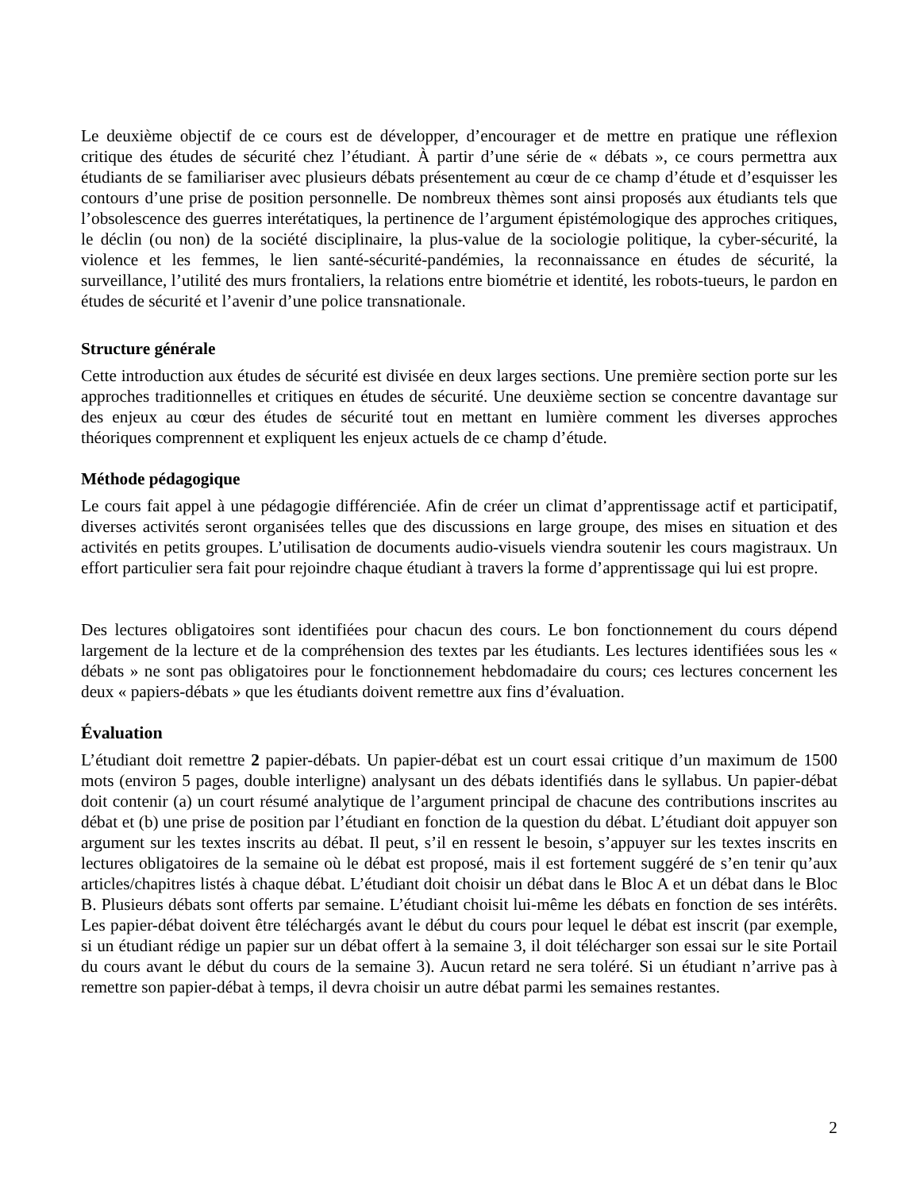Le deuxième objectif de ce cours est de développer, d’encourager et de mettre en pratique une réflexion critique des études de sécurité chez l’étudiant. À partir d’une série de « débats », ce cours permettra aux étudiants de se familiariser avec plusieurs débats présentement au cœur de ce champ d’étude et d’esquisser les contours d’une prise de position personnelle. De nombreux thèmes sont ainsi proposés aux étudiants tels que l’obsolescence des guerres interétatiques, la pertinence de l’argument épistémologique des approches critiques, le déclin (ou non) de la société disciplinaire, la plus-value de la sociologie politique, la cyber-sécurité, la violence et les femmes, le lien santé-sécurité-pandémies, la reconnaissance en études de sécurité, la surveillance, l’utilité des murs frontaliers, la relations entre biométrie et identité, les robots-tueurs, le pardon en études de sécurité et l’avenir d’une police transnationale.
Structure générale
Cette introduction aux études de sécurité est divisée en deux larges sections. Une première section porte sur les approches traditionnelles et critiques en études de sécurité. Une deuxième section se concentre davantage sur des enjeux au cœur des études de sécurité tout en mettant en lumière comment les diverses approches théoriques comprennent et expliquent les enjeux actuels de ce champ d’étude.
Méthode pédagogique
Le cours fait appel à une pédagogie différenciée. Afin de créer un climat d’apprentissage actif et participatif, diverses activités seront organisées telles que des discussions en large groupe, des mises en situation et des activités en petits groupes. L’utilisation de documents audio-visuels viendra soutenir les cours magistraux. Un effort particulier sera fait pour rejoindre chaque étudiant à travers la forme d’apprentissage qui lui est propre.
Des lectures obligatoires sont identifiées pour chacun des cours. Le bon fonctionnement du cours dépend largement de la lecture et de la compréhension des textes par les étudiants. Les lectures identifiées sous les « débats » ne sont pas obligatoires pour le fonctionnement hebdomadaire du cours; ces lectures concernent les deux « papiers-débats » que les étudiants doivent remettre aux fins d’évaluation.
Évaluation
L’étudiant doit remettre 2 papier-débats. Un papier-débat est un court essai critique d’un maximum de 1500 mots (environ 5 pages, double interligne) analysant un des débats identifiés dans le syllabus. Un papier-débat doit contenir (a) un court résumé analytique de l’argument principal de chacune des contributions inscrites au débat et (b) une prise de position par l’étudiant en fonction de la question du débat. L’étudiant doit appuyer son argument sur les textes inscrits au débat. Il peut, s’il en ressent le besoin, s’appuyer sur les textes inscrits en lectures obligatoires de la semaine où le débat est proposé, mais il est fortement suggéré de s’en tenir qu’aux articles/chapitres listés à chaque débat. L’étudiant doit choisir un débat dans le Bloc A et un débat dans le Bloc B. Plusieurs débats sont offerts par semaine. L’étudiant choisit lui-même les débats en fonction de ses intérêts. Les papier-débat doivent être téléchargés avant le début du cours pour lequel le débat est inscrit (par exemple, si un étudiant rédige un papier sur un débat offert à la semaine 3, il doit télécharger son essai sur le site Portail du cours avant le début du cours de la semaine 3). Aucun retard ne sera toléré. Si un étudiant n’arrive pas à remettre son papier-débat à temps, il devra choisir un autre débat parmi les semaines restantes.
2